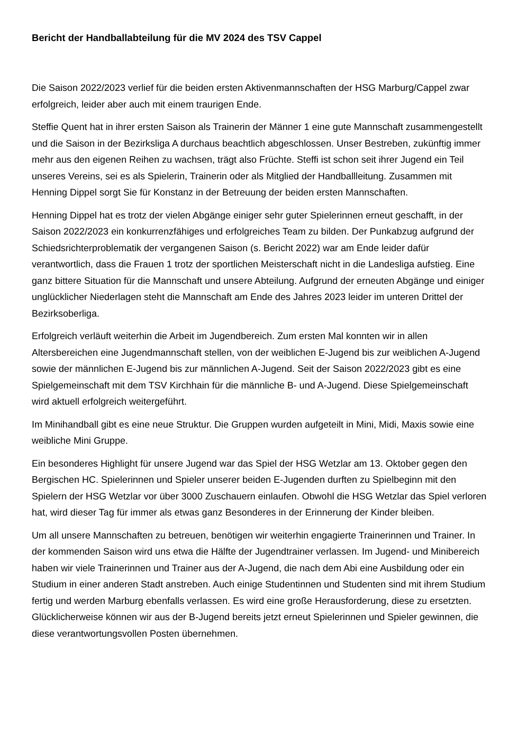Bericht der Handballabteilung für die MV 2024 des TSV Cappel
Die Saison 2022/2023 verlief für die beiden ersten Aktivenmannschaften der HSG Marburg/Cappel zwar erfolgreich, leider aber auch mit einem traurigen Ende.
Steffie Quent hat in ihrer ersten Saison als Trainerin der Männer 1 eine gute Mannschaft zusammengestellt und die Saison in der Bezirksliga A durchaus beachtlich abgeschlossen. Unser Bestreben, zukünftig immer mehr aus den eigenen Reihen zu wachsen, trägt also Früchte. Steffi ist schon seit ihrer Jugend ein Teil unseres Vereins, sei es als Spielerin, Trainerin oder als Mitglied der Handballleitung. Zusammen mit Henning Dippel sorgt Sie für Konstanz in der Betreuung der beiden ersten Mannschaften.
Henning Dippel hat es trotz der vielen Abgänge einiger sehr guter Spielerinnen erneut geschafft, in der Saison 2022/2023 ein konkurrenzfähiges und erfolgreiches Team zu bilden. Der Punkabzug aufgrund der Schiedsrichterproblematik der vergangenen Saison (s. Bericht 2022) war am Ende leider dafür verantwortlich, dass die Frauen 1 trotz der sportlichen Meisterschaft nicht in die Landesliga aufstieg. Eine ganz bittere Situation für die Mannschaft und unsere Abteilung. Aufgrund der erneuten Abgänge und einiger unglücklicher Niederlagen steht die Mannschaft am Ende des Jahres 2023 leider im unteren Drittel der Bezirksoberliga.
Erfolgreich verläuft weiterhin die Arbeit im Jugendbereich. Zum ersten Mal konnten wir in allen Altersbereichen eine Jugendmannschaft stellen, von der weiblichen E-Jugend bis zur weiblichen A-Jugend sowie der männlichen E-Jugend bis zur männlichen A-Jugend. Seit der Saison 2022/2023 gibt es eine Spielgemeinschaft mit dem TSV Kirchhain für die männliche B- und A-Jugend. Diese Spielgemeinschaft wird aktuell erfolgreich weitergeführt.
Im Minihandball gibt es eine neue Struktur. Die Gruppen wurden aufgeteilt in Mini, Midi, Maxis sowie eine weibliche Mini Gruppe.
Ein besonderes Highlight für unsere Jugend war das Spiel der HSG Wetzlar am 13. Oktober gegen den Bergischen HC. Spielerinnen und Spieler unserer beiden E-Jugenden durften zu Spielbeginn mit den Spielern der HSG Wetzlar vor über 3000 Zuschauern einlaufen. Obwohl die HSG Wetzlar das Spiel verloren hat, wird dieser Tag für immer als etwas ganz Besonderes in der Erinnerung der Kinder bleiben.
Um all unsere Mannschaften zu betreuen, benötigen wir weiterhin engagierte Trainerinnen und Trainer. In der kommenden Saison wird uns etwa die Hälfte der Jugendtrainer verlassen. Im Jugend- und Minibereich haben wir viele Trainerinnen und Trainer aus der A-Jugend, die nach dem Abi eine Ausbildung oder ein Studium in einer anderen Stadt anstreben. Auch einige Studentinnen und Studenten sind mit ihrem Studium fertig und werden Marburg ebenfalls verlassen. Es wird eine große Herausforderung, diese zu ersetzten. Glücklicherweise können wir aus der B-Jugend bereits jetzt erneut Spielerinnen und Spieler gewinnen, die diese verantwortungsvollen Posten übernehmen.